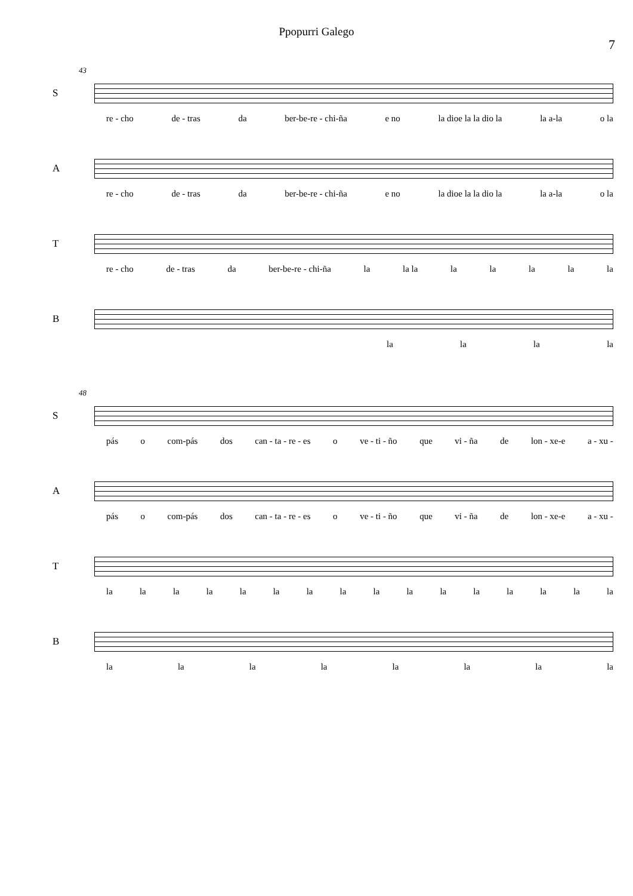Ppopurri Galego
7
43
S
re - cho de - tras da ber-be-re - chi-ña e no la dioe la la dio la la a-la o la
A
re - cho de - tras da ber-be-re - chi-ña e no la dioe la la dio la la a-la o la
T
re - cho de - tras da ber-be-re - chi-ña la la la la la la la la
B
la la la la
48
S
pás o com-pás dos can - ta - re - es o ve - ti - ño que vi - ña de lon - xe-e a - xu -
A
pás o com-pás dos can - ta - re - es o ve - ti - ño que vi - ña de lon - xe-e a - xu -
T
la la la la la la la la la la la la la la la la
B
la la la la la la la la